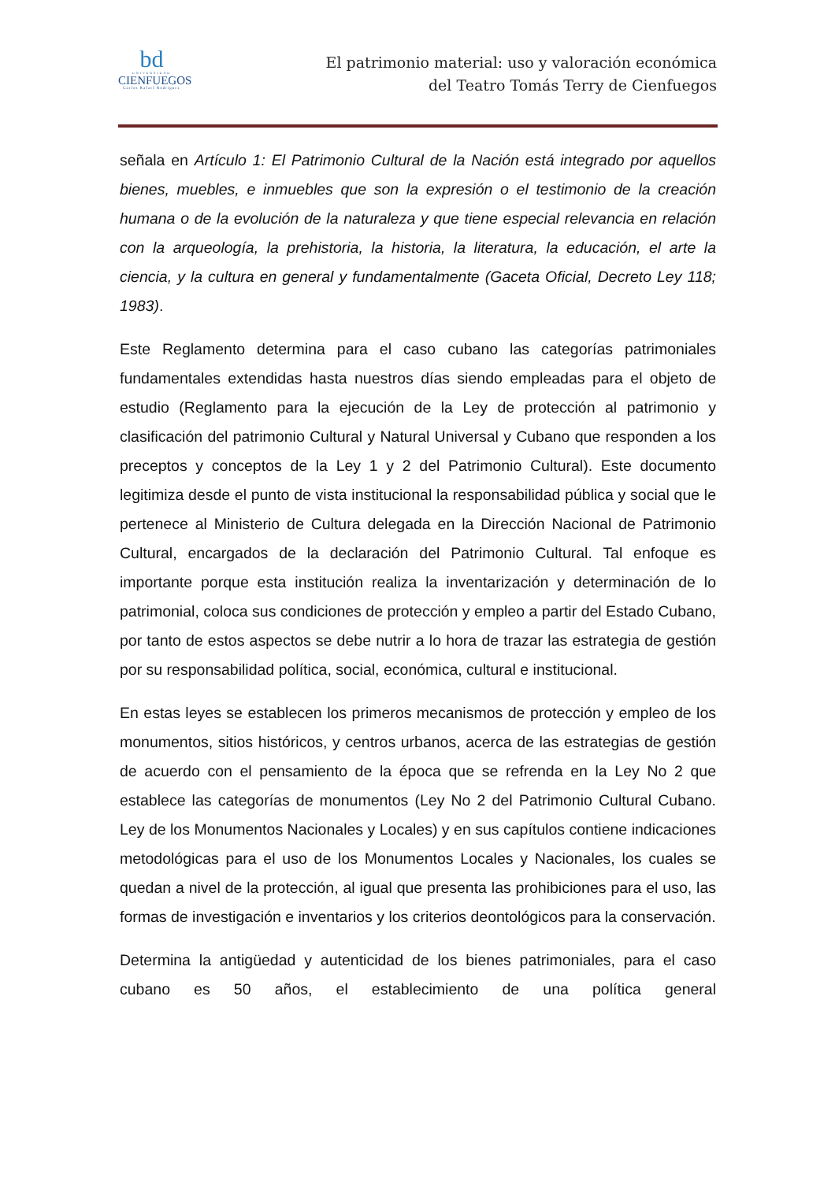bd
UNIVERSIDAD
CIENFUEGOS
Carlos Rafael Rodríguez
El patrimonio material: uso y valoración económica
del Teatro Tomás Terry de Cienfuegos
señala en Artículo 1: El Patrimonio Cultural de la Nación está integrado por aquellos bienes, muebles, e inmuebles que son la expresión o el testimonio de la creación humana o de la evolución de la naturaleza y que tiene especial relevancia en relación con la arqueología, la prehistoria, la historia, la literatura, la educación, el arte la ciencia, y la cultura en general y fundamentalmente (Gaceta Oficial, Decreto Ley 118; 1983).
Este Reglamento determina para el caso cubano las categorías patrimoniales fundamentales extendidas hasta nuestros días siendo empleadas para el objeto de estudio (Reglamento para la ejecución de la Ley de protección al patrimonio y clasificación del patrimonio Cultural y Natural Universal y Cubano que responden a los preceptos y conceptos de la Ley 1 y 2 del Patrimonio Cultural). Este documento legitimiza desde el punto de vista institucional la responsabilidad pública y social que le pertenece al Ministerio de Cultura delegada en la Dirección Nacional de Patrimonio Cultural, encargados de la declaración del Patrimonio Cultural. Tal enfoque es importante porque esta institución realiza la inventarización y determinación de lo patrimonial, coloca sus condiciones de protección y empleo a partir del Estado Cubano, por tanto de estos aspectos se debe nutrir a lo hora de trazar las estrategia de gestión por su responsabilidad política, social, económica, cultural e institucional.
En estas leyes se establecen los primeros mecanismos de protección y empleo de los monumentos, sitios históricos, y centros urbanos, acerca de las estrategias de gestión de acuerdo con el pensamiento de la época que se refrenda en la Ley No 2 que establece las categorías de monumentos (Ley No 2 del Patrimonio Cultural Cubano. Ley de los Monumentos Nacionales y Locales) y en sus capítulos contiene indicaciones metodológicas para el uso de los Monumentos Locales y Nacionales, los cuales se quedan a nivel de la protección, al igual que presenta las prohibiciones para el uso, las formas de investigación e inventarios y los criterios deontológicos para la conservación.
Determina la antigüedad y autenticidad de los bienes patrimoniales, para el caso cubano es 50 años, el establecimiento de una política general